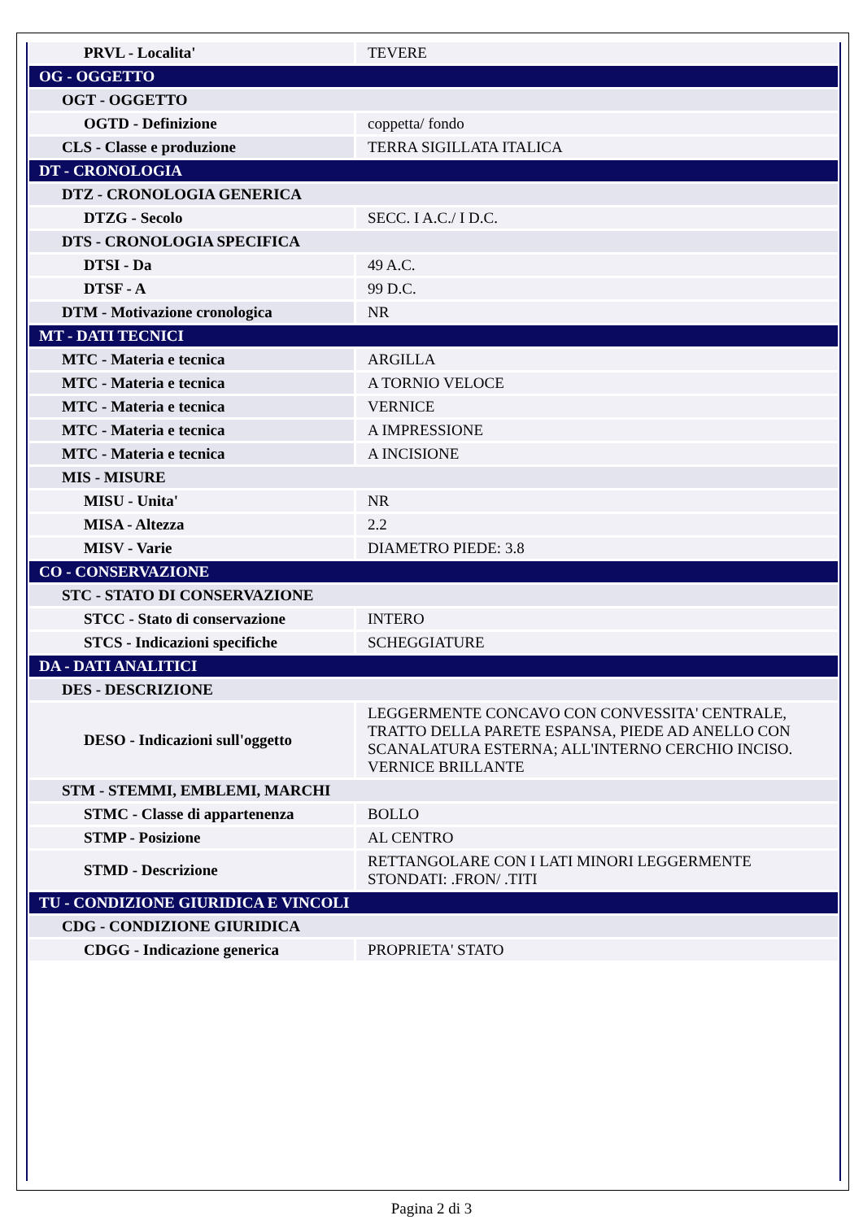| PRVL - Localita' | TEVERE |
| OG - OGGETTO | |
| OGT - OGGETTO | |
| OGTD - Definizione | coppetta/ fondo |
| CLS - Classe e produzione | TERRA SIGILLATA ITALICA |
| DT - CRONOLOGIA | |
| DTZ - CRONOLOGIA GENERICA | |
| DTZG - Secolo | SECC. I A.C./ I D.C. |
| DTS - CRONOLOGIA SPECIFICA | |
| DTSI - Da | 49 A.C. |
| DTSF - A | 99 D.C. |
| DTM - Motivazione cronologica | NR |
| MT - DATI TECNICI | |
| MTC - Materia e tecnica | ARGILLA |
| MTC - Materia e tecnica | A TORNIO VELOCE |
| MTC - Materia e tecnica | VERNICE |
| MTC - Materia e tecnica | A IMPRESSIONE |
| MTC - Materia e tecnica | A INCISIONE |
| MIS - MISURE | |
| MISU - Unita' | NR |
| MISA - Altezza | 2.2 |
| MISV - Varie | DIAMETRO PIEDE: 3.8 |
| CO - CONSERVAZIONE | |
| STC - STATO DI CONSERVAZIONE | |
| STCC - Stato di conservazione | INTERO |
| STCS - Indicazioni specifiche | SCHEGGIATURE |
| DA - DATI ANALITICI | |
| DES - DESCRIZIONE | |
| DESO - Indicazioni sull'oggetto | LEGGERMENTE CONCAVO CON CONVESSITA' CENTRALE, TRATTO DELLA PARETE ESPANSA, PIEDE AD ANELLO CON SCANALATURA ESTERNA; ALL'INTERNO CERCHIO INCISO. VERNICE BRILLANTE |
| STM - STEMMI, EMBLEMI, MARCHI | |
| STMC - Classe di appartenenza | BOLLO |
| STMP - Posizione | AL CENTRO |
| STMD - Descrizione | RETTANGOLARE CON I LATI MINORI LEGGERMENTE STONDATI: .FRON/ .TITI |
| TU - CONDIZIONE GIURIDICA E VINCOLI | |
| CDG - CONDIZIONE GIURIDICA | |
| CDGG - Indicazione generica | PROPRIETA' STATO |
Pagina 2 di 3